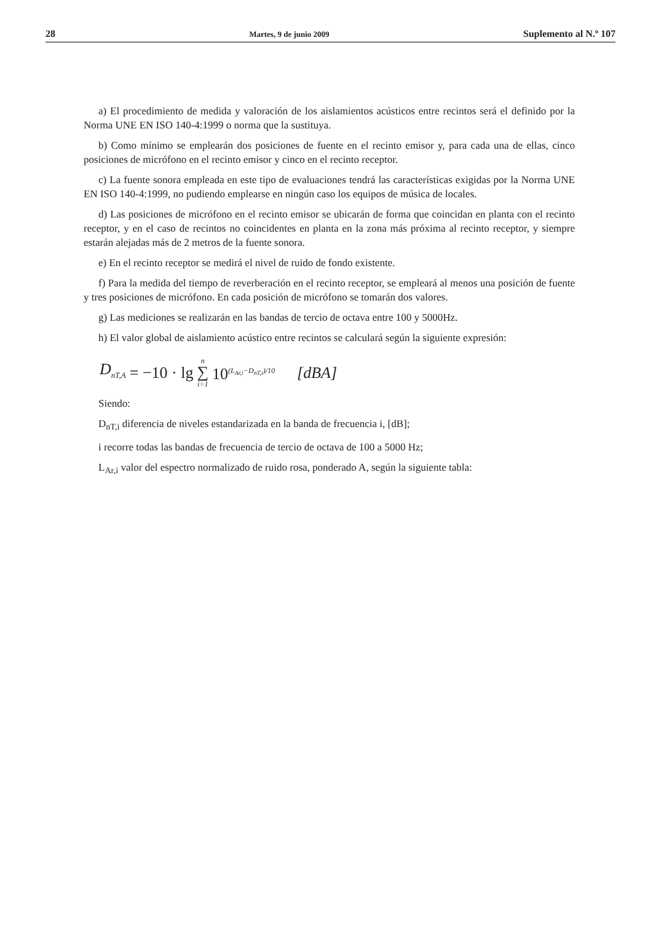28 Martes, 9 de junio 2009 Suplemento al N.º 107
a) El procedimiento de medida y valoración de los aislamientos acústicos entre recintos será el definido por la Norma UNE EN ISO 140-4:1999 o norma que la sustituya.
b) Como mínimo se emplearán dos posiciones de fuente en el recinto emisor y, para cada una de ellas, cinco posiciones de micrófono en el recinto emisor y cinco en el recinto receptor.
c) La fuente sonora empleada en este tipo de evaluaciones tendrá las características exigidas por la Norma UNE EN ISO 140-4:1999, no pudiendo emplearse en ningún caso los equipos de música de locales.
d) Las posiciones de micrófono en el recinto emisor se ubicarán de forma que coincidan en planta con el recinto receptor, y en el caso de recintos no coincidentes en planta en la zona más próxima al recinto receptor, y siempre estarán alejadas más de 2 metros de la fuente sonora.
e) En el recinto receptor se medirá el nivel de ruido de fondo existente.
f) Para la medida del tiempo de reverberación en el recinto receptor, se empleará al menos una posición de fuente y tres posiciones de micrófono. En cada posición de micrófono se tomarán dos valores.
g) Las mediciones se realizarán en las bandas de tercio de octava entre 100 y 5000Hz.
h) El valor global de aislamiento acústico entre recintos se calculará según la siguiente expresión:
D<sub>nT,A</sub> = −10 · lg n ∑ i=1 10<sup>(L<sub>Ar,i</sub>−D<sub>nT,i</sub>)/10</sup> [dBA]
Siendo:
D<sub>nT,i</sub> diferencia de niveles estandarizada en la banda de frecuencia i, [dB];
i recorre todas las bandas de frecuencia de tercio de octava de 100 a 5000 Hz;
L<sub>Ar,i</sub> valor del espectro normalizado de ruido rosa, ponderado A, según la siguiente tabla: